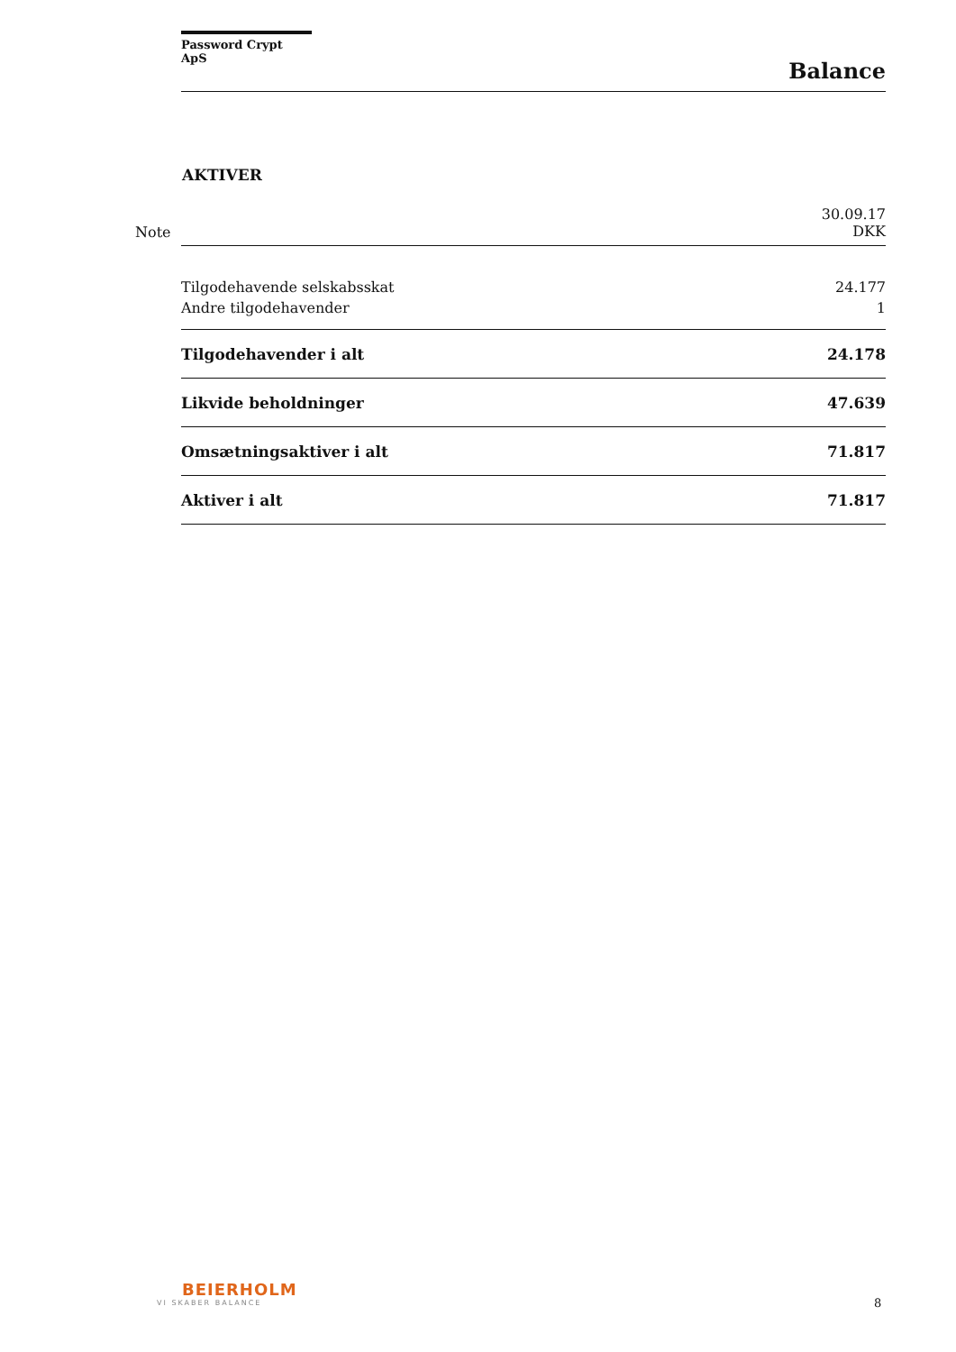Password Crypt ApS
Balance
AKTIVER
| Note | | 30.09.17 DKK |
| --- | --- | --- |
| | Tilgodehavende selskabsskat | 24.177 |
| | Andre tilgodehavender | 1 |
| | Tilgodehavender i alt | 24.178 |
| | Likvide beholdninger | 47.639 |
| | Omsætningsaktiver i alt | 71.817 |
| | Aktiver i alt | 71.817 |
BEIERHOLM
VI SKABER BALANCE
8